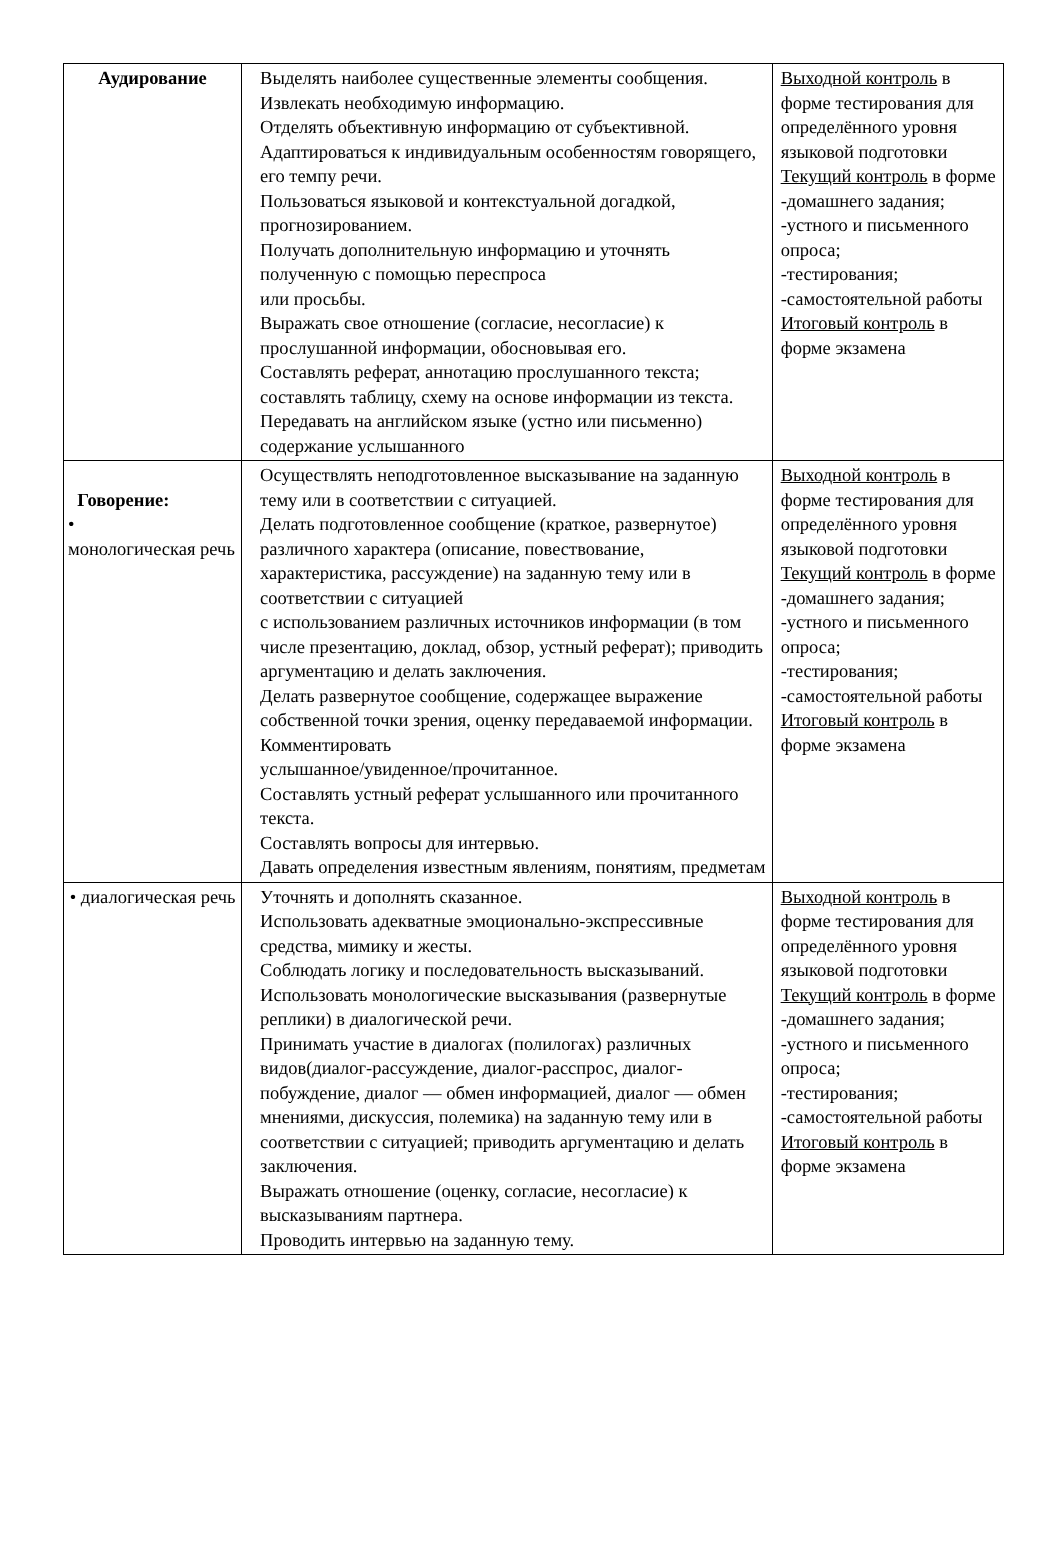| Аудирование | Выделять наиболее существенные элементы сообщения. Извлекать необходимую информацию. Отделять объективную информацию от субъективной. Адаптироваться к индивидуальным особенностям говорящего, его темпу речи. Пользоваться языковой и контекстуальной догадкой, прогнозированием. Получать дополнительную информацию и уточнять полученную с помощью переспроса или просьбы. Выражать свое отношение (согласие, несогласие) к прослушанной информации, обосновывая его. Составлять реферат, аннотацию прослушанного текста; составлять таблицу, схему на основе информации из текста. Передавать на английском языке (устно или письменно) содержание услышанного | Выходной контроль в форме тестирования для определённого уровня языковой подготовки Текущий контроль в форме -домашнего задания; -устного и письменного опроса; -тестирования; -самостоятельной работы Итоговый контроль в форме экзамена |
| Говорение: • монологическая речь | Осуществлять неподготовленное высказывание на заданную тему или в соответствии с ситуацией. Делать подготовленное сообщение (краткое, развернутое) различного характера (описание, повествование, характеристика, рассуждение) на заданную тему или в соответствии с ситуацией с использованием различных источников информации (в том числе презентацию, доклад, обзор, устный реферат); приводить аргументацию и делать заключения. Делать развернутое сообщение, содержащее выражение собственной точки зрения, оценку передаваемой информации. Комментировать услышанное/увиденное/прочитанное. Составлять устный реферат услышанного или прочитанного текста. Составлять вопросы для интервью. Давать определения известным явлениям, понятиям, предметам | Выходной контроль в форме тестирования для определённого уровня языковой подготовки Текущий контроль в форме -домашнего задания; -устного и письменного опроса; -тестирования; -самостоятельной работы Итоговый контроль в форме экзамена |
| • диалогическая речь | Уточнять и дополнять сказанное. Использовать адекватные эмоционально-экспрессивные средства, мимику и жесты. Соблюдать логику и последовательность высказываний. Использовать монологические высказывания (развернутые реплики) в диалогической речи. Принимать участие в диалогах (полилогах) различных видов(диалог-рассуждение, диалог-расспрос, диалог-побуждение, диалог — обмен информацией, диалог — обмен мнениями, дискуссия, полемика) на заданную тему или в соответствии с ситуацией; приводить аргументацию и делать заключения. Выражать отношение (оценку, согласие, несогласие) к высказываниям партнера. Проводить интервью на заданную тему. | Выходной контроль в форме тестирования для определённого уровня языковой подготовки Текущий контроль в форме -домашнего задания; -устного и письменного опроса; -тестирования; -самостоятельной работы Итоговый контроль в форме экзамена |